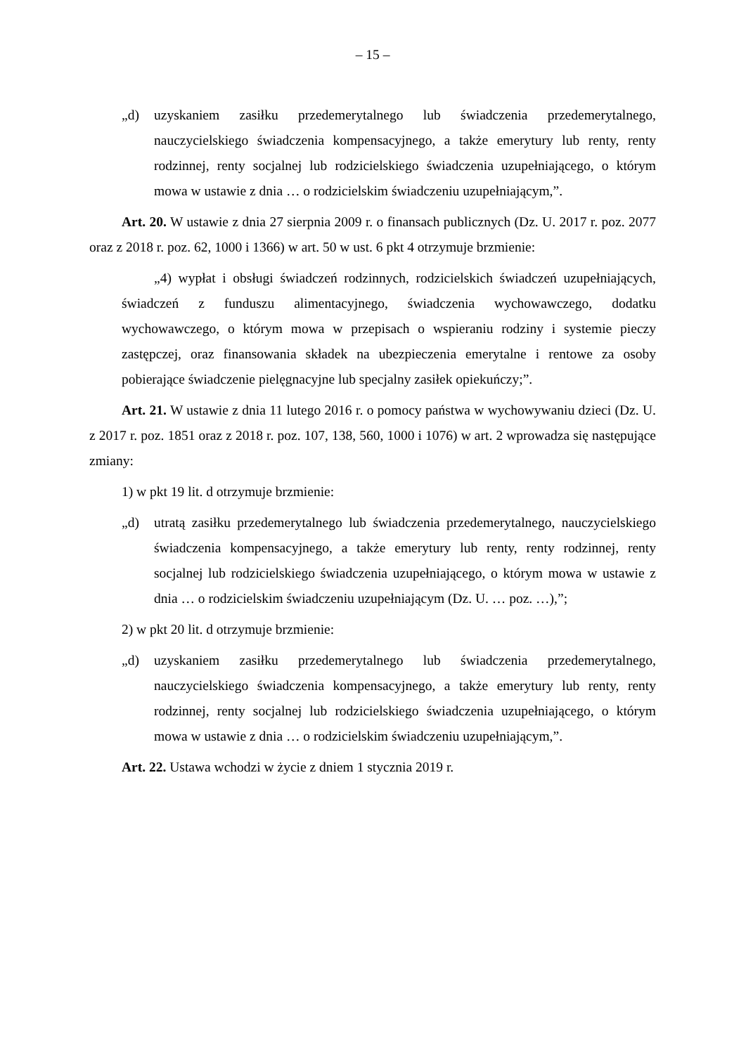– 15 –
„d) uzyskaniem zasiłku przedemerytalnego lub świadczenia przedemerytalnego, nauczycielskiego świadczenia kompensacyjnego, a także emerytury lub renty, renty rodzinnej, renty socjalnej lub rodzicielskiego świadczenia uzupełniającego, o którym mowa w ustawie z dnia … o rodzicielskim świadczeniu uzupełniającym,”.
Art. 20. W ustawie z dnia 27 sierpnia 2009 r. o finansach publicznych (Dz. U. 2017 r. poz. 2077 oraz z 2018 r. poz. 62, 1000 i 1366) w art. 50 w ust. 6 pkt 4 otrzymuje brzmienie:
„4) wypłat i obsługi świadczeń rodzinnych, rodzicielskich świadczeń uzupełniających, świadczeń z funduszu alimentacyjnego, świadczenia wychowawczego, dodatku wychowawczego, o którym mowa w przepisach o wspieraniu rodziny i systemie pieczy zastępczej, oraz finansowania składek na ubezpieczenia emerytalne i rentowe za osoby pobierające świadczenie pielęgnacyjne lub specjalny zasiłek opiekuńczy;”.
Art. 21. W ustawie z dnia 11 lutego 2016 r. o pomocy państwa w wychowywaniu dzieci (Dz. U. z 2017 r. poz. 1851 oraz z 2018 r. poz. 107, 138, 560, 1000 i 1076) w art. 2 wprowadza się następujące zmiany:
1) w pkt 19 lit. d otrzymuje brzmienie:
„d) utratą zasiłku przedemerytalnego lub świadczenia przedemerytalnego, nauczycielskiego świadczenia kompensacyjnego, a także emerytury lub renty, renty rodzinnej, renty socjalnej lub rodzicielskiego świadczenia uzupełniającego, o którym mowa w ustawie z dnia … o rodzicielskim świadczeniu uzupełniającym (Dz. U. … poz. …),”;
2) w pkt 20 lit. d otrzymuje brzmienie:
„d) uzyskaniem zasiłku przedemerytalnego lub świadczenia przedemerytalnego, nauczycielskiego świadczenia kompensacyjnego, a także emerytury lub renty, renty rodzinnej, renty socjalnej lub rodzicielskiego świadczenia uzupełniającego, o którym mowa w ustawie z dnia … o rodzicielskim świadczeniu uzupełniającym,”.
Art. 22. Ustawa wchodzi w życie z dniem 1 stycznia 2019 r.